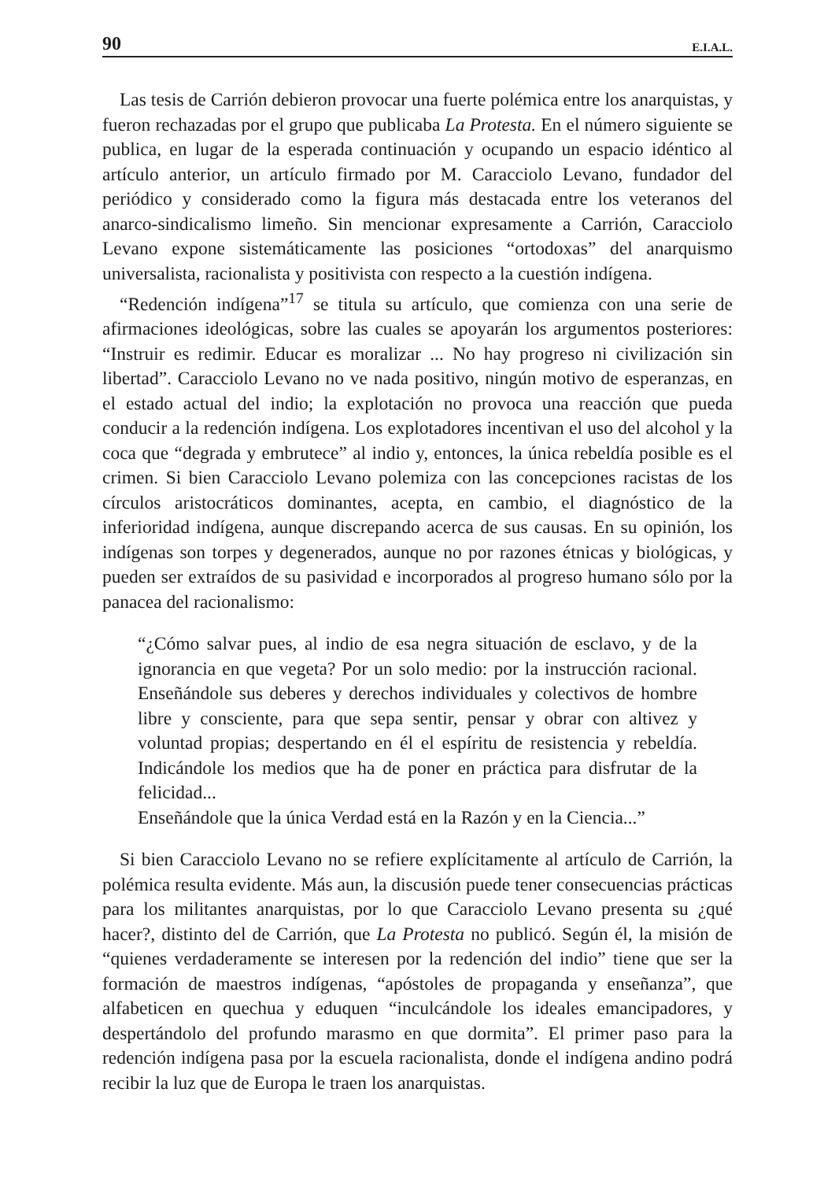90 E.I.A.L.
Las tesis de Carrión debieron provocar una fuerte polémica entre los anarquistas, y fueron rechazadas por el grupo que publicaba La Protesta. En el número siguiente se publica, en lugar de la esperada continuación y ocupando un espacio idéntico al artículo anterior, un artículo firmado por M. Caracciolo Levano, fundador del periódico y considerado como la figura más destacada entre los veteranos del anarco-sindicalismo limeño. Sin mencionar expresamente a Carrión, Caracciolo Levano expone sistemáticamente las posiciones “ortodoxas” del anarquismo universalista, racionalista y positivista con respecto a la cuestión indígena.
“Redención indígena”<sup>17</sup> se titula su artículo, que comienza con una serie de afirmaciones ideológicas, sobre las cuales se apoyarán los argumentos posteriores: “Instruir es redimir. Educar es moralizar ... No hay progreso ni civilización sin libertad”. Caracciolo Levano no ve nada positivo, ningún motivo de esperanzas, en el estado actual del indio; la explotación no provoca una reacción que pueda conducir a la redención indígena. Los explotadores incentivan el uso del alcohol y la coca que “degrada y embrutece” al indio y, entonces, la única rebeldía posible es el crimen. Si bien Caracciolo Levano polemiza con las concepciones racistas de los círculos aristocráticos dominantes, acepta, en cambio, el diagnóstico de la inferioridad indígena, aunque discrepando acerca de sus causas. En su opinión, los indígenas son torpes y degenerados, aunque no por razones étnicas y biológicas, y pueden ser extraídos de su pasividad e incorporados al progreso humano sólo por la panacea del racionalismo:
“¿Cómo salvar pues, al indio de esa negra situación de esclavo, y de la ignorancia en que vegeta? Por un solo medio: por la instrucción racional. Enseñándole sus deberes y derechos individuales y colectivos de hombre libre y consciente, para que sepa sentir, pensar y obrar con altivez y voluntad propias; despertando en él el espíritu de resistencia y rebeldía. Indicándole los medios que ha de poner en práctica para disfrutar de la felicidad...
Enseñándole que la única Verdad está en la Razón y en la Ciencia...”
Si bien Caracciolo Levano no se refiere explícitamente al artículo de Carrión, la polémica resulta evidente. Más aun, la discusión puede tener consecuencias prácticas para los militantes anarquistas, por lo que Caracciolo Levano presenta su ¿qué hacer?, distinto del de Carrión, que La Protesta no publicó. Según él, la misión de “quienes verdaderamente se interesen por la redención del indio” tiene que ser la formación de maestros indígenas, “apóstoles de propaganda y enseñanza”, que alfabeticen en quechua y eduquen “inculcándole los ideales emancipadores, y despertándolo del profundo marasmo en que dormita”. El primer paso para la redención indígena pasa por la escuela racionalista, donde el indígena andino podrá recibir la luz que de Europa le traen los anarquistas.